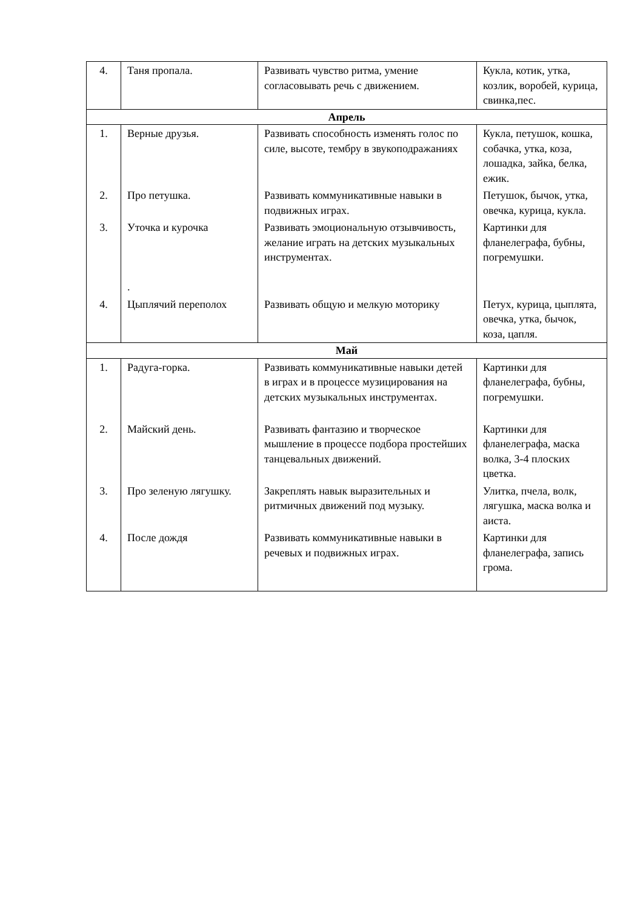| 4. | Таня пропала. | Развивать чувство ритма, умение согласовывать речь с движением. | Кукла, котик, утка, козлик, воробей, курица, свинка,пес. |
| Апрель | | | |
| 1. | Верные друзья. | Развивать способность изменять голос по силе, высоте, тембру в звукоподражаниях | Кукла, петушок, кошка, собачка, утка, коза, лошадка, зайка, белка, ежик. |
| 2. | Про петушка. | Развивать коммуникативные навыки в подвижных играх. | Петушок, бычок, утка, овечка, курица, кукла. |
| 3. | Уточка и курочка . | Развивать эмоциональную отзывчивость, желание играть на детских музыкальных инструментах. | Картинки для фланелеграфа, бубны, погремушки. |
| 4. | Цыплячий переполох | Развивать общую и мелкую моторику | Петух, курица, цыплята, овечка, утка, бычок, коза, цапля. |
| Май | | | |
| 1. | Радуга-горка. | Развивать коммуникативные навыки детей в играх и в процессе музицирования на детских музыкальных инструментах. | Картинки для фланелеграфа, бубны, погремушки. |
| 2. | Майский день. | Развивать фантазию и творческое мышление в процессе подбора простейших танцевальных движений. | Картинки для фланелеграфа, маска волка, 3-4 плоских цветка. |
| 3. | Про зеленую лягушку. | Закреплять навык выразительных и ритмичных движений под музыку. | Улитка, пчела, волк, лягушка, маска волка и аиста. |
| 4. | После дождя | Развивать коммуникативные навыки в речевых и подвижных играх. | Картинки для фланелеграфа, запись грома. |